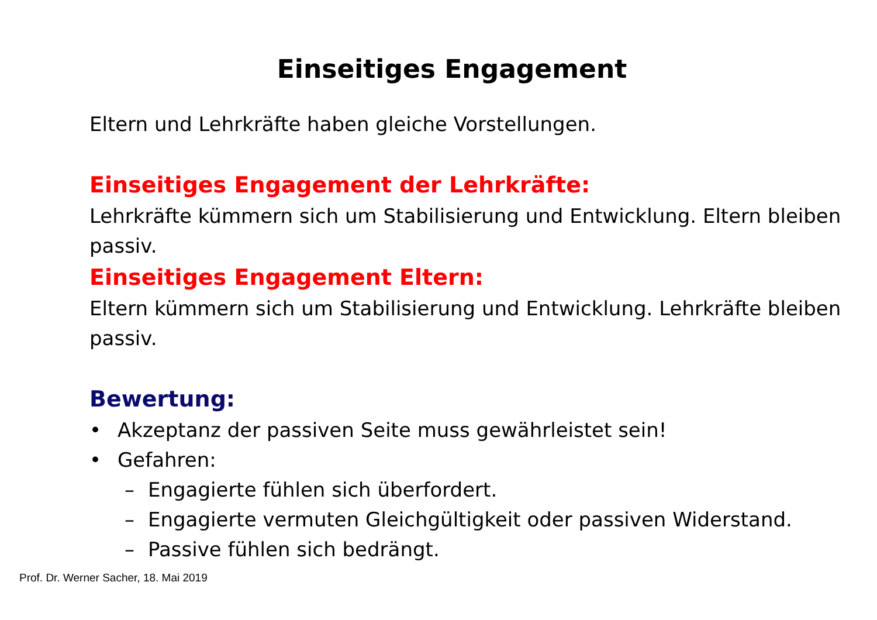Einseitiges Engagement
Eltern und Lehrkräfte haben gleiche Vorstellungen.
Einseitiges Engagement der Lehrkräfte:
Lehrkräfte kümmern sich um Stabilisierung und Entwicklung. Eltern bleiben passiv.
Einseitiges Engagement Eltern:
Eltern kümmern sich um Stabilisierung und Entwicklung. Lehrkräfte bleiben passiv.
Bewertung:
• Akzeptanz der passiven Seite muss gewährleistet sein!
• Gefahren:
– Engagierte fühlen sich überfordert.
– Engagierte vermuten Gleichgültigkeit oder passiven Widerstand.
– Passive fühlen sich bedrängt.
Prof. Dr. Werner Sacher, 18. Mai 2019